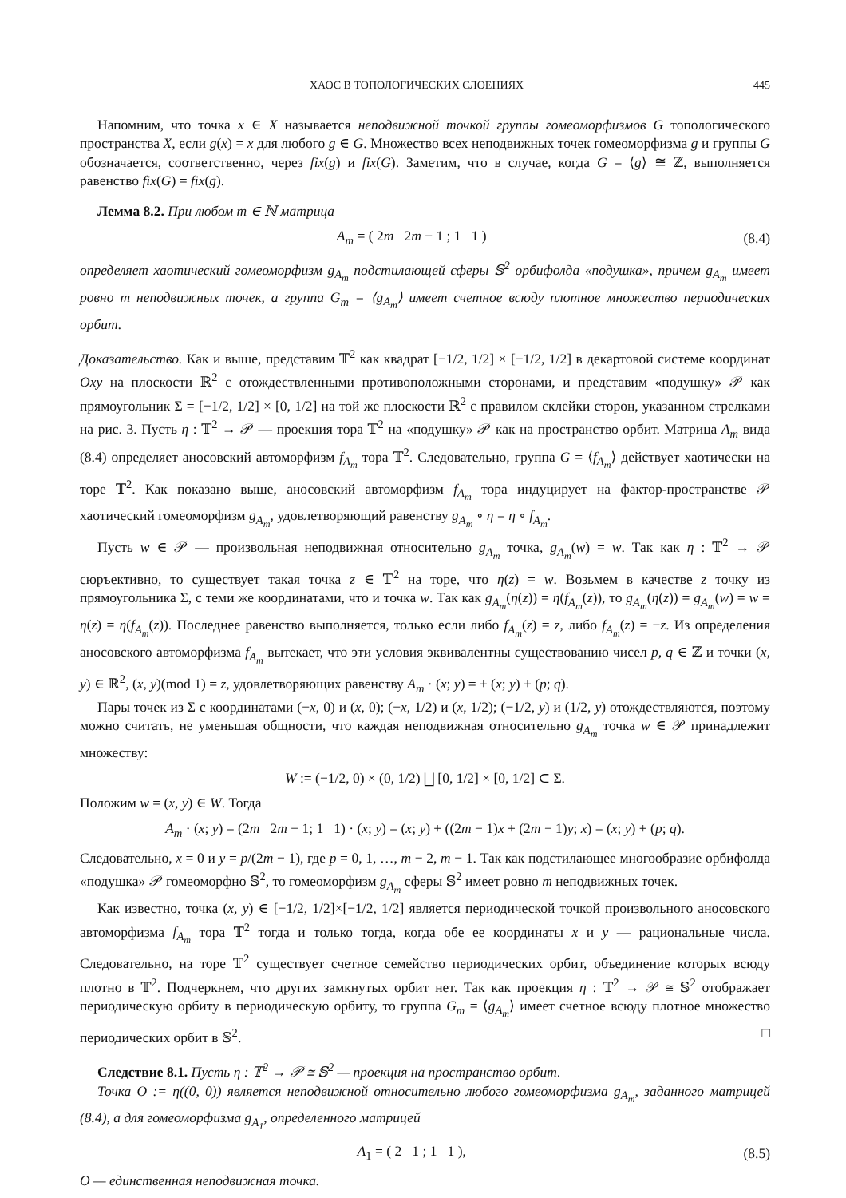ХАОС В ТОПОЛОГИЧЕСКИХ СЛОЕНИЯХ 445
Напомним, что точка x ∈ X называется неподвижной точкой группы гомеоморфизмов G топологического пространства X, если g(x) = x для любого g ∈ G. Множество всех неподвижных точек гомеоморфизма g и группы G обозначается, соответственно, через fix(g) и fix(G). Заметим, что в случае, когда G = ⟨g⟩ ≅ ℤ, выполняется равенство fix(G) = fix(g).
Лемма 8.2. При любом m ∈ ℕ матрица
A<sub>m</sub> = ( 2m 2m − 1 ; 1 1 ) (8.4)
определяет хаотический гомеоморфизм g<sub>A<sub>m</sub></sub> подстилающей сферы 𝕊<sup>2</sup> орбифолда «подушка», причем g<sub>A<sub>m</sub></sub> имеет ровно m неподвижных точек, а группа G<sub>m</sub> = ⟨g<sub>A<sub>m</sub></sub>⟩ имеет счетное всюду плотное множество периодических орбит.
Доказательство. Как и выше, представим 𝕋<sup>2</sup> как квадрат [−1/2, 1/2] × [−1/2, 1/2] в декартовой системе координат Oxy на плоскости ℝ<sup>2</sup> с отождествленными противоположными сторонами, и представим «подушку» 𝒫 как прямоугольник Σ = [−1/2, 1/2] × [0, 1/2] на той же плоскости ℝ<sup>2</sup> с правилом склейки сторон, указанном стрелками на рис. 3. Пусть η : 𝕋<sup>2</sup> → 𝒫 — проекция тора 𝕋<sup>2</sup> на «подушку» 𝒫 как на пространство орбит. Матрица A<sub>m</sub> вида (8.4) определяет аносовский автоморфизм f<sub>A<sub>m</sub></sub> тора 𝕋<sup>2</sup>. Следовательно, группа G = ⟨f<sub>A<sub>m</sub></sub>⟩ действует хаотически на торе 𝕋<sup>2</sup>. Как показано выше, аносовский автоморфизм f<sub>A<sub>m</sub></sub> тора индуцирует на фактор-пространстве 𝒫 хаотический гомеоморфизм g<sub>A<sub>m</sub></sub>, удовлетворяющий равенству g<sub>A<sub>m</sub></sub> ∘ η = η ∘ f<sub>A<sub>m</sub></sub>.
Пусть w ∈ 𝒫 — произвольная неподвижная относительно g<sub>A<sub>m</sub></sub> точка, g<sub>A<sub>m</sub></sub>(w) = w. Так как η : 𝕋<sup>2</sup> → 𝒫 сюръективно, то существует такая точка z ∈ 𝕋<sup>2</sup> на торе, что η(z) = w. Возьмем в качестве z точку из прямоугольника Σ, с теми же координатами, что и точка w. Так как g<sub>A<sub>m</sub></sub>(η(z)) = η(f<sub>A<sub>m</sub></sub>(z)), то g<sub>A<sub>m</sub></sub>(η(z)) = g<sub>A<sub>m</sub></sub>(w) = w = η(z) = η(f<sub>A<sub>m</sub></sub>(z)). Последнее равенство выполняется, только если либо f<sub>A<sub>m</sub></sub>(z) = z, либо f<sub>A<sub>m</sub></sub>(z) = −z. Из определения аносовского автоморфизма f<sub>A<sub>m</sub></sub> вытекает, что эти условия эквивалентны существованию чисел p, q ∈ ℤ и точки (x, y) ∈ ℝ<sup>2</sup>, (x, y)(mod 1) = z, удовлетворяющих равенству A<sub>m</sub> · (x; y) = ± (x; y) + (p; q).
Пары точек из Σ с координатами (−x, 0) и (x, 0); (−x, 1/2) и (x, 1/2); (−1/2, y) и (1/2, y) отождествляются, поэтому можно считать, не уменьшая общности, что каждая неподвижная относительно g<sub>A<sub>m</sub></sub> точка w ∈ 𝒫 принадлежит множеству:
W := (−1/2, 0) × (0, 1/2) ⨆ [0, 1/2] × [0, 1/2] ⊂ Σ.
Положим w = (x, y) ∈ W. Тогда
A<sub>m</sub> · (x; y) = (2m 2m − 1; 1 1) · (x; y) = (x; y) + ((2m − 1)x + (2m − 1)y; x) = (x; y) + (p; q).
Следовательно, x = 0 и y = p/(2m − 1), где p = 0, 1, …, m − 2, m − 1. Так как подстилающее многообразие орбифолда «подушка» 𝒫 гомеоморфно 𝕊<sup>2</sup>, то гомеоморфизм g<sub>A<sub>m</sub></sub> сферы 𝕊<sup>2</sup> имеет ровно m неподвижных точек.
Как известно, точка (x, y) ∈ [−1/2, 1/2]×[−1/2, 1/2] является периодической точкой произвольного аносовского автоморфизма f<sub>A<sub>m</sub></sub> тора 𝕋<sup>2</sup> тогда и только тогда, когда обе ее координаты x и y — рациональные числа. Следовательно, на торе 𝕋<sup>2</sup> существует счетное семейство периодических орбит, объединение которых всюду плотно в 𝕋<sup>2</sup>. Подчеркнем, что других замкнутых орбит нет. Так как проекция η : 𝕋<sup>2</sup> → 𝒫 ≅ 𝕊<sup>2</sup> отображает периодическую орбиту в периодическую орбиту, то группа G<sub>m</sub> = ⟨g<sub>A<sub>m</sub></sub>⟩ имеет счетное всюду плотное множество периодических орбит в 𝕊<sup>2</sup>. □
Следствие 8.1. Пусть η : 𝕋<sup>2</sup> → 𝒫 ≅ 𝕊<sup>2</sup> — проекция на пространство орбит.
Точка O := η((0, 0)) является неподвижной относительно любого гомеоморфизма g<sub>A<sub>m</sub></sub>, заданного матрицей (8.4), а для гомеоморфизма g<sub>A<sub>1</sub></sub>, определенного матрицей
A<sub>1</sub> = ( 2 1 ; 1 1 ), (8.5)
O — единственная неподвижная точка.